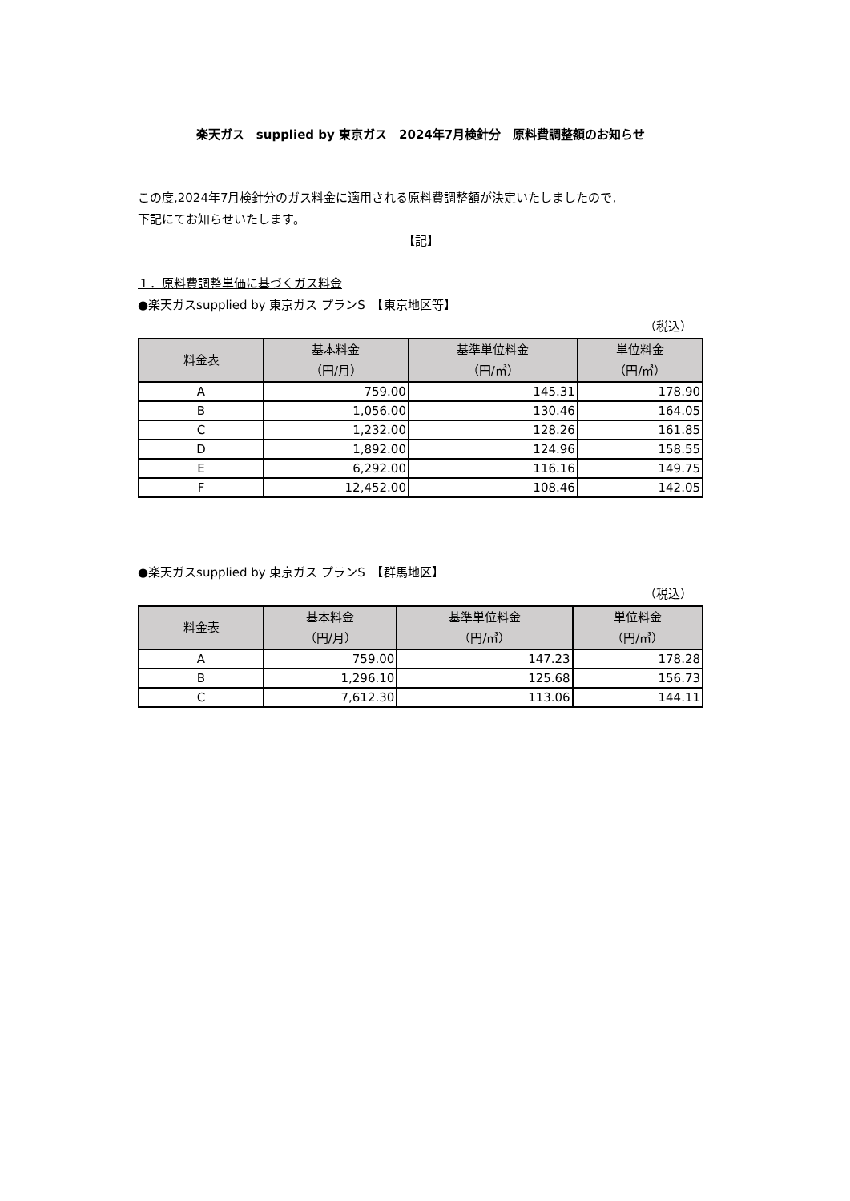楽天ガス　supplied by 東京ガス　2024年7月検針分　原料費調整額のお知らせ
この度,2024年7月検針分のガス料金に適用される原料費調整額が決定いたしましたので,
下記にてお知らせいたします。
【記】
１．原料費調整単価に基づくガス料金
●楽天ガスsupplied by 東京ガス プランS　【東京地区等】
（税込）
| 料金表 | 基本料金 （円/月） | 基準単位料金 （円/㎥） | 単位料金 （円/㎥） |
| --- | --- | --- | --- |
| A | 759.00 | 145.31 | 178.90 |
| B | 1,056.00 | 130.46 | 164.05 |
| C | 1,232.00 | 128.26 | 161.85 |
| D | 1,892.00 | 124.96 | 158.55 |
| E | 6,292.00 | 116.16 | 149.75 |
| F | 12,452.00 | 108.46 | 142.05 |
●楽天ガスsupplied by 東京ガス プランS　【群馬地区】
（税込）
| 料金表 | 基本料金 （円/月） | 基準単位料金 （円/㎥） | 単位料金 （円/㎥） |
| --- | --- | --- | --- |
| A | 759.00 | 147.23 | 178.28 |
| B | 1,296.10 | 125.68 | 156.73 |
| C | 7,612.30 | 113.06 | 144.11 |